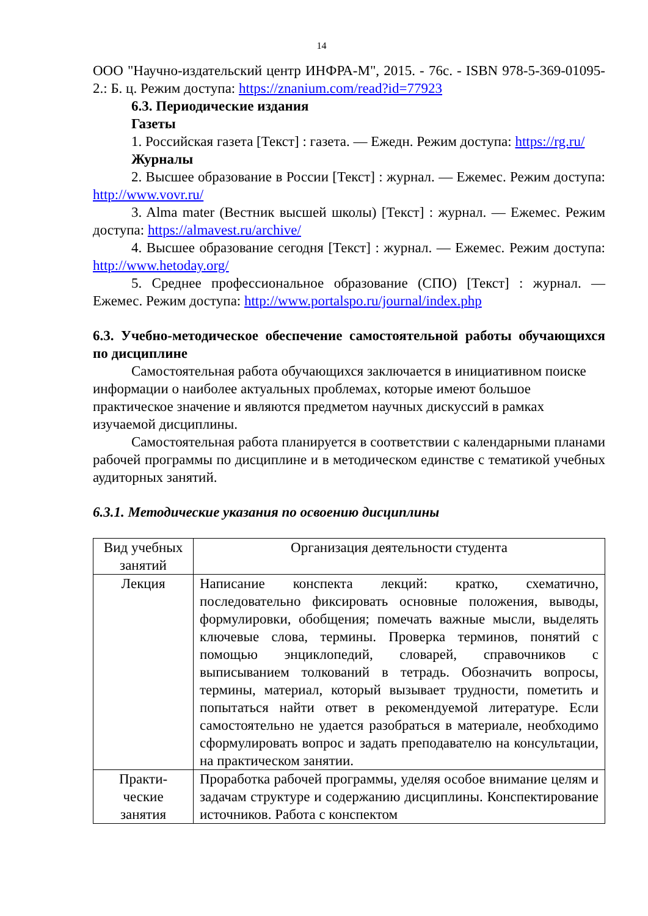14
ООО "Научно-издательский центр ИНФРА-М", 2015. - 76с. - ISBN 978-5-369-01095-2.: Б. ц. Режим доступа: https://znanium.com/read?id=77923
6.3. Периодические издания
Газеты
1. Российская газета [Текст] : газета. — Ежедн. Режим доступа: https://rg.ru/
Журналы
2. Высшее образование в России [Текст] : журнал. — Ежемес. Режим доступа: http://www.vovr.ru/
3. Alma mater (Вестник высшей школы) [Текст] : журнал. — Ежемес. Режим доступа: https://almavest.ru/archive/
4. Высшее образование сегодня [Текст] : журнал. — Ежемес. Режим доступа: http://www.hetoday.org/
5. Среднее профессиональное образование (СПО) [Текст] : журнал. — Ежемес. Режим доступа: http://www.portalspo.ru/journal/index.php
6.3. Учебно-методическое обеспечение самостоятельной работы обучающихся по дисциплине
Самостоятельная работа обучающихся заключается в инициативном поиске информации о наиболее актуальных проблемах, которые имеют большое практическое значение и являются предметом научных дискуссий в рамках изучаемой дисциплины.
Самостоятельная работа планируется в соответствии с календарными планами рабочей программы по дисциплине и в методическом единстве с тематикой учебных аудиторных занятий.
6.3.1. Методические указания по освоению дисциплины
| Вид учебных занятий | Организация деятельности студента |
| Лекция | Написание конспекта лекций: кратко, схематично, последовательно фиксировать основные положения, выводы, формулировки, обобщения; помечать важные мысли, выделять ключевые слова, термины. Проверка терминов, понятий с помощью энциклопедий, словарей, справочников с выписыванием толкований в тетрадь. Обозначить вопросы, термины, материал, который вызывает трудности, пометить и попытаться найти ответ в рекомендуемой литературе. Если самостоятельно не удается разобраться в материале, необходимо сформулировать вопрос и задать преподавателю на консультации, на практическом занятии. |
| Практи- ческие занятия | Проработка рабочей программы, уделяя особое внимание целям и задачам структуре и содержанию дисциплины. Конспектирование источников. Работа с конспектом |